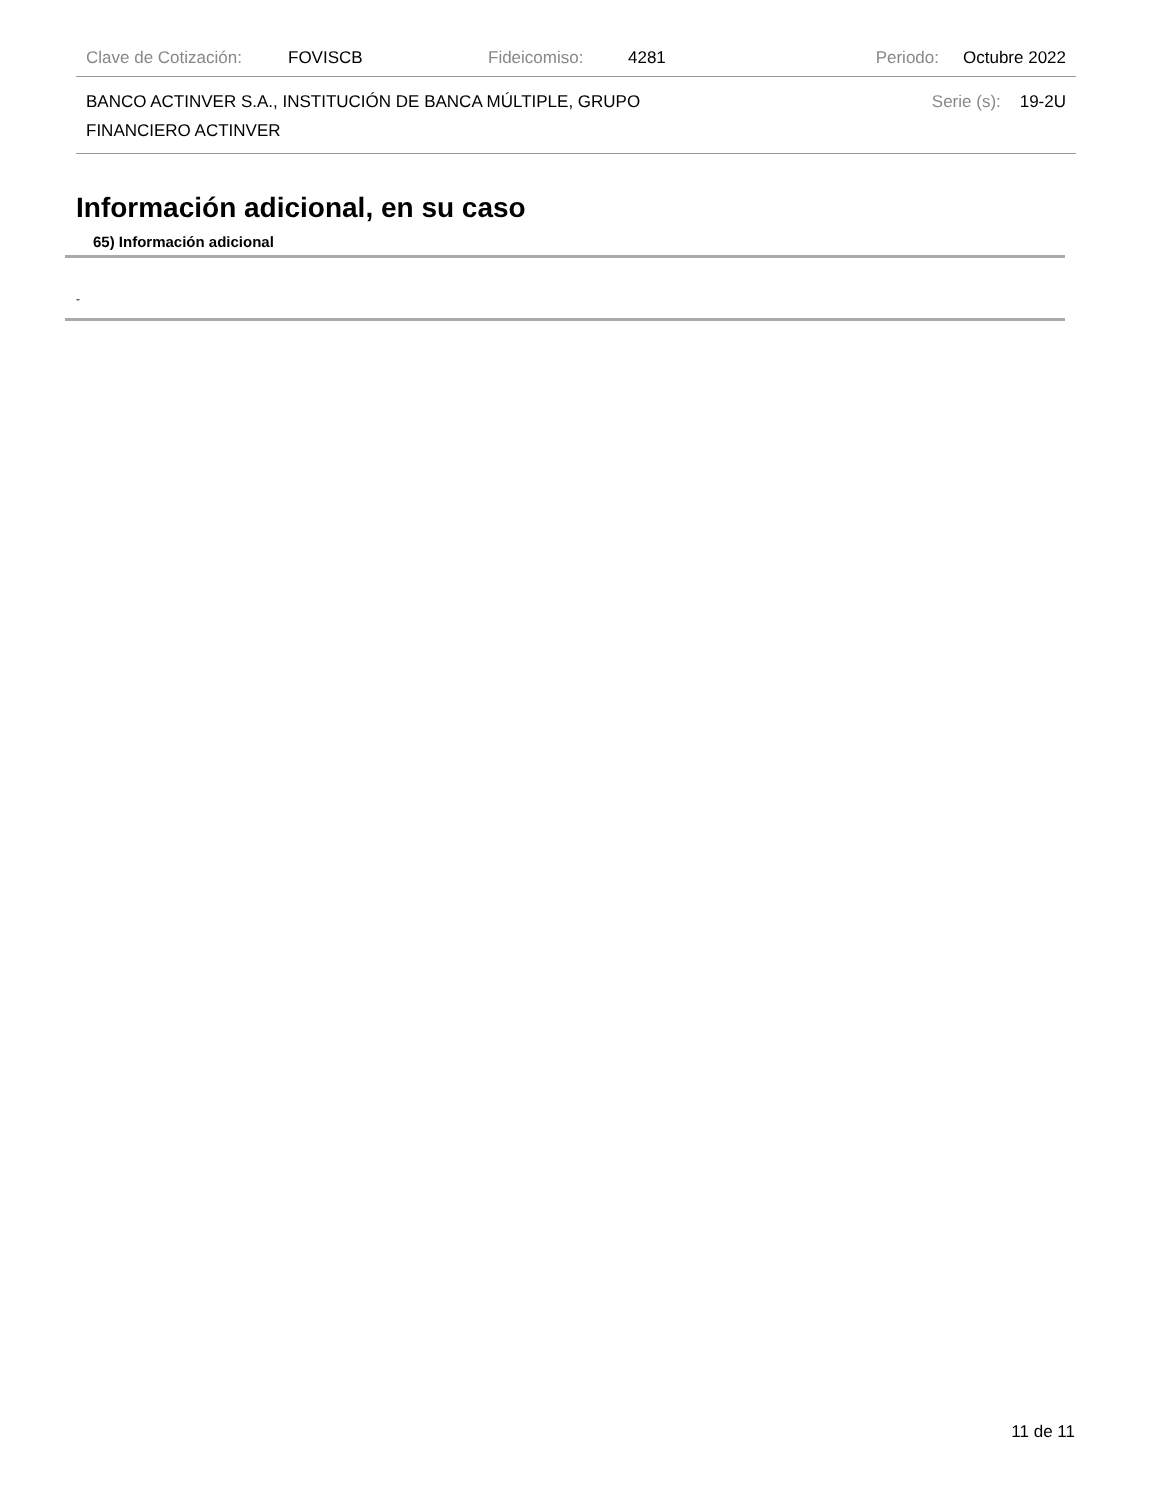Clave de Cotización: FOVISCB Fideicomiso: 4281 Periodo: Octubre 2022
BANCO ACTINVER S.A., INSTITUCIÓN DE BANCA MÚLTIPLE, GRUPO
FINANCIERO ACTINVER Serie (s): 19-2U
Información adicional, en su caso
65) Información adicional
-
11 de 11